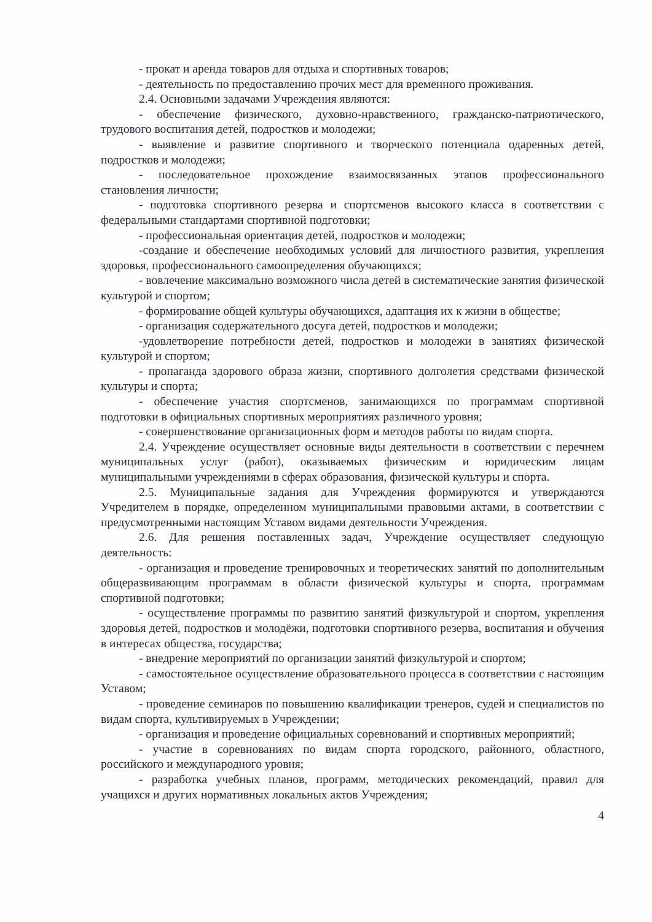- прокат и аренда товаров для отдыха и спортивных товаров;
- деятельность по предоставлению прочих мест для временного проживания.
2.4. Основными задачами Учреждения являются:
- обеспечение физического, духовно-нравственного, гражданско-патриотического, трудового воспитания детей, подростков и молодежи;
- выявление и развитие спортивного и творческого потенциала одаренных детей, подростков и молодежи;
- последовательное прохождение взаимосвязанных этапов профессионального становления личности;
- подготовка спортивного резерва и спортсменов высокого класса в соответствии с федеральными стандартами спортивной подготовки;
- профессиональная ориентация детей, подростков и молодежи;
-создание и обеспечение необходимых условий для личностного развития, укрепления здоровья, профессионального самоопределения обучающихся;
- вовлечение максимально возможного числа детей в систематические занятия физической культурой и спортом;
- формирование общей культуры обучающихся, адаптация их к жизни в обществе;
- организация содержательного досуга детей, подростков и молодежи;
-удовлетворение потребности детей, подростков и молодежи в занятиях физической культурой и спортом;
- пропаганда здорового образа жизни, спортивного долголетия средствами физической культуры и спорта;
- обеспечение участия спортсменов, занимающихся по программам спортивной подготовки в официальных спортивных мероприятиях различного уровня;
- совершенствование организационных форм и методов работы по видам спорта.
2.4. Учреждение осуществляет основные виды деятельности в соответствии с перечнем муниципальных услуг (работ), оказываемых физическим и юридическим лицам муниципальными учреждениями в сферах образования, физической культуры и спорта.
2.5. Муниципальные задания для Учреждения формируются и утверждаются Учредителем в порядке, определенном муниципальными правовыми актами, в соответствии с предусмотренными настоящим Уставом видами деятельности Учреждения.
2.6. Для решения поставленных задач, Учреждение осуществляет следующую деятельность:
- организация и проведение тренировочных и теоретических занятий по дополнительным общеразвивающим программам в области физической культуры и спорта, программам спортивной подготовки;
- осуществление программы по развитию занятий физкультурой и спортом, укрепления здоровья детей, подростков и молодёжи, подготовки спортивного резерва, воспитания и обучения в интересах общества, государства;
- внедрение мероприятий по организации занятий физкультурой и спортом;
- самостоятельное осуществление образовательного процесса в соответствии с настоящим Уставом;
- проведение семинаров по повышению квалификации тренеров, судей и специалистов по видам спорта, культивируемых в Учреждении;
- организация и проведение официальных соревнований и спортивных мероприятий;
- участие в соревнованиях по видам спорта городского, районного, областного, российского и международного уровня;
- разработка учебных планов, программ, методических рекомендаций, правил для учащихся и других нормативных локальных актов Учреждения;
4